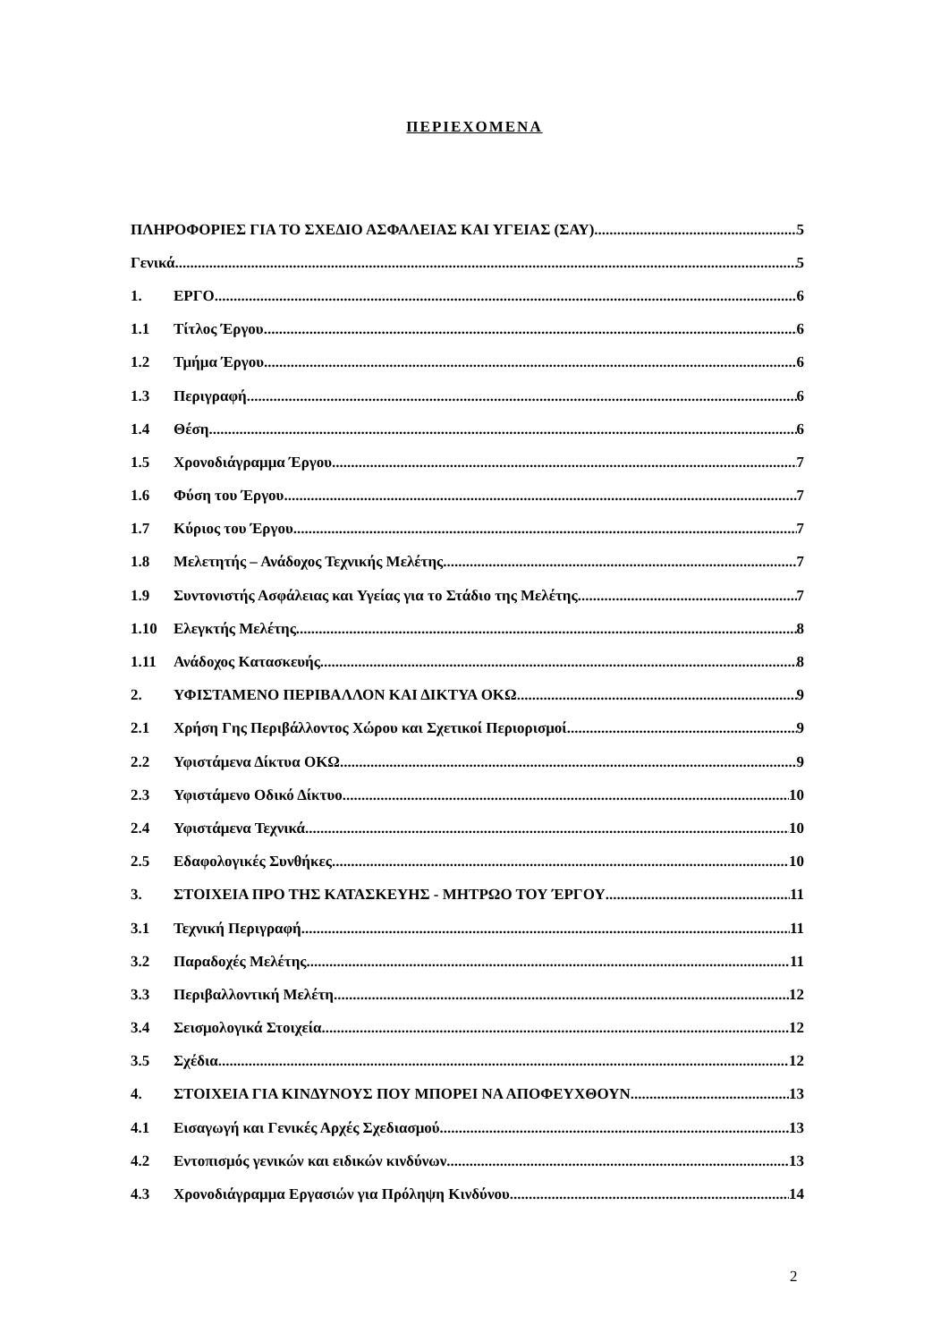ΠΕΡΙΕΧΟΜΕΝΑ
ΠΛΗΡΟΦΟΡΙΕΣ ΓΙΑ ΤΟ ΣΧΕΔΙΟ ΑΣΦΑΛΕΙΑΣ ΚΑΙ ΥΓΕΙΑΣ (ΣΑΥ) 5
Γενικά 5
1. ΕΡΓΟ 6
1.1 Τίτλος Έργου 6
1.2 Τμήμα Έργου 6
1.3 Περιγραφή 6
1.4 Θέση 6
1.5 Χρονοδιάγραμμα Έργου 7
1.6 Φύση του Έργου 7
1.7 Κύριος του Έργου 7
1.8 Μελετητής – Ανάδοχος Τεχνικής Μελέτης 7
1.9 Συντονιστής Ασφάλειας και Υγείας για το Στάδιο της Μελέτης 7
1.10 Ελεγκτής Μελέτης 8
1.11 Ανάδοχος Κατασκευής 8
2. ΥΦΙΣΤΑΜΕΝΟ ΠΕΡΙΒΑΛΛΟΝ ΚΑΙ ΔΙΚΤΥΑ ΟΚΩ 9
2.1 Χρήση Γης Περιβάλλοντος Χώρου και Σχετικοί Περιορισμοί 9
2.2 Υφιστάμενα Δίκτυα ΟΚΩ 9
2.3 Υφιστάμενο Οδικό Δίκτυο 10
2.4 Υφιστάμενα Τεχνικά 10
2.5 Εδαφολογικές Συνθήκες 10
3. ΣΤΟΙΧΕΙΑ ΠΡΟ ΤΗΣ ΚΑΤΑΣΚΕΥΗΣ - ΜΗΤΡΩΟ ΤΟΥ ΈΡΓΟΥ 11
3.1 Τεχνική Περιγραφή 11
3.2 Παραδοχές Μελέτης 11
3.3 Περιβαλλοντική Μελέτη 12
3.4 Σεισμολογικά Στοιχεία 12
3.5 Σχέδια 12
4. ΣΤΟΙΧΕΙΑ ΓΙΑ ΚΙΝΔΥΝΟΥΣ ΠΟΥ ΜΠΟΡΕΙ ΝΑ ΑΠΟΦΕΥΧΘΟΥΝ 13
4.1 Εισαγωγή και Γενικές Αρχές Σχεδιασμού 13
4.2 Εντοπισμός γενικών και ειδικών κινδύνων 13
4.3 Χρονοδιάγραμμα Εργασιών για Πρόληψη Κινδύνου 14
2